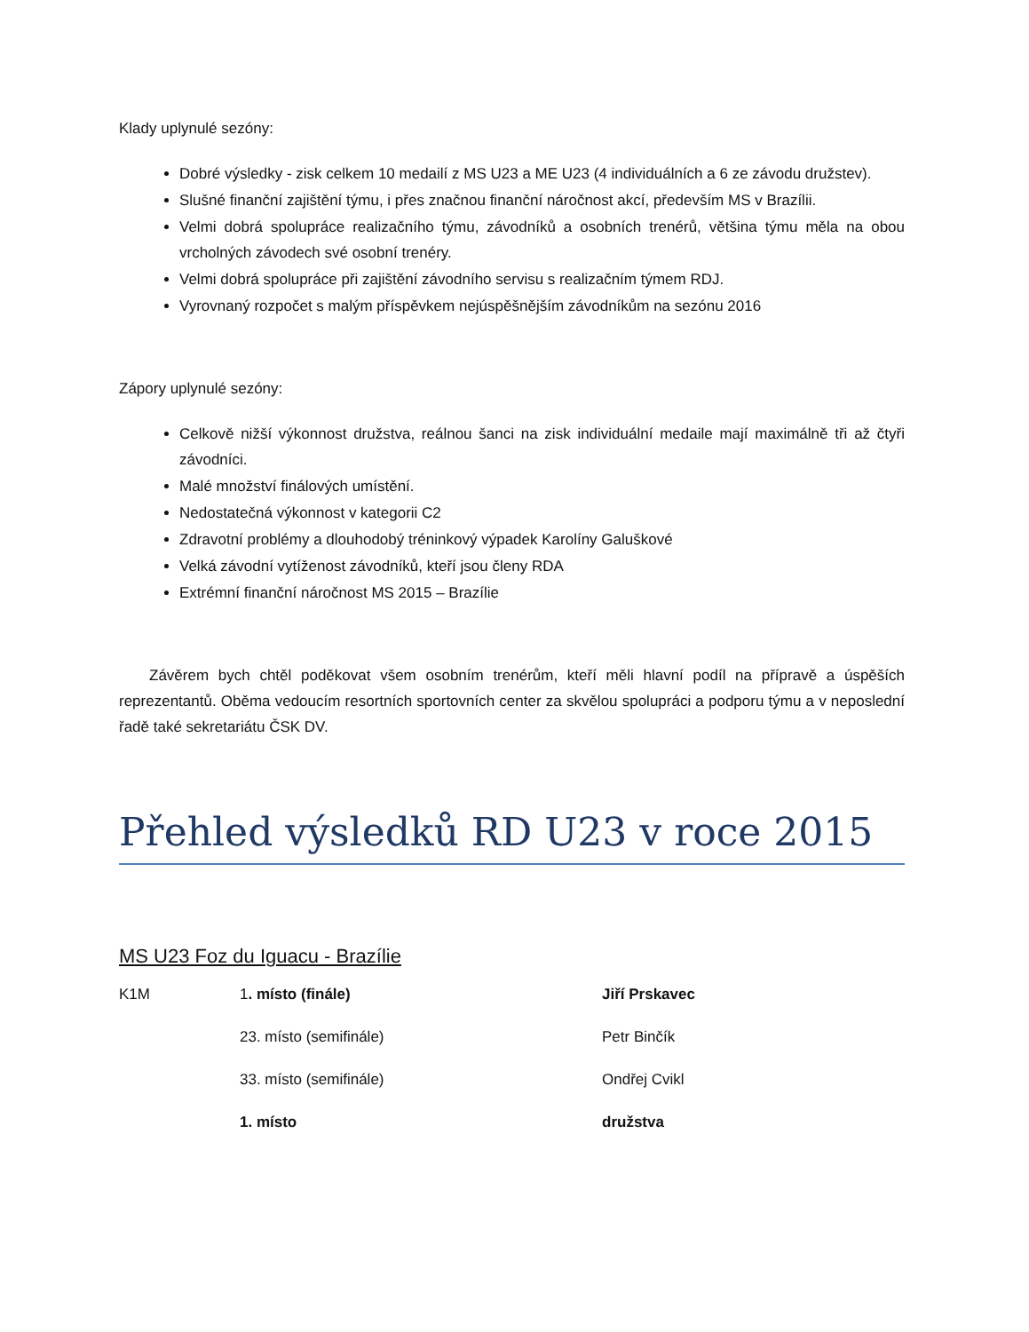Klady uplynulé sezóny:
Dobré výsledky - zisk celkem 10 medailí z MS U23 a ME U23 (4 individuálních a 6 ze závodu družstev).
Slušné finanční zajištění týmu, i přes značnou finanční náročnost akcí, především MS v Brazílii.
Velmi dobrá spolupráce realizačního týmu, závodníků a osobních trenérů, většina týmu měla na obou vrcholných závodech své osobní trenéry.
Velmi dobrá spolupráce při zajištění závodního servisu s realizačním týmem RDJ.
Vyrovnaný rozpočet s malým příspěvkem nejúspěšnějším závodníkům na sezónu 2016
Zápory uplynulé sezóny:
Celkově nižší výkonnost družstva, reálnou šanci na zisk individuální medaile mají maximálně tři až čtyři závodníci.
Malé množství finálových umístění.
Nedostatečná výkonnost v kategorii C2
Zdravotní problémy a dlouhodobý tréninkový výpadek Karolíny Galuškové
Velká závodní vytíženost závodníků, kteří jsou členy RDA
Extrémní finanční náročnost MS 2015 – Brazílie
Závěrem bych chtěl poděkovat všem osobním trenérům, kteří měli hlavní podíl na přípravě a úspěších reprezentantů. Oběma vedoucím resortních sportovních center za skvělou spolupráci a podporu týmu a v neposlední řadě také sekretariátu ČSK DV.
Přehled výsledků RD U23 v roce 2015
MS U23 Foz du Iguacu - Brazílie
| K1M | 1 . místo (finále) | Jiří Prskavec |
| | 23. místo (semifinále) | Petr Binčík |
| | 33. místo (semifinále) | Ondřej Cvikl |
| | 1. místo | družstva |